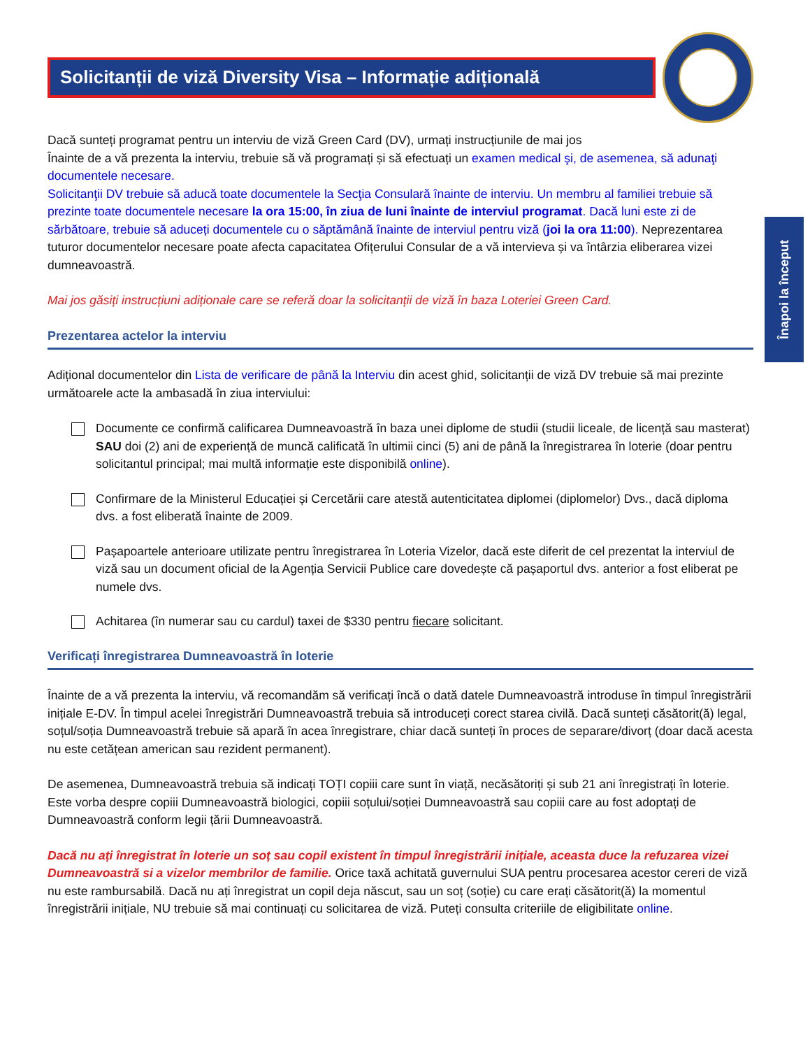Solicitanții de viză Diversity Visa – Informație adițională
Dacă sunteți programat pentru un interviu de viză Green Card (DV), urmați instrucțiunile de mai jos
Înainte de a vă prezenta la interviu, trebuie să vă programați și să efectuați un examen medical şi, de asemenea, să adunaţi documentele necesare.
Solicitanţii DV trebuie să aducă toate documentele la Secţia Consulară înainte de interviu. Un membru al familiei trebuie să prezinte toate documentele necesare la ora 15:00, în ziua de luni înainte de interviul programat. Dacă luni este zi de sărbătoare, trebuie să aduceți documentele cu o săptămână înainte de interviul pentru viză (joi la ora 11:00). Neprezentarea tuturor documentelor necesare poate afecta capacitatea Ofițerului Consular de a vă intervieva și va întârzia eliberarea vizei dumneavoastră.
Mai jos găsiți instrucțiuni adiționale care se referă doar la solicitanții de viză în baza Loteriei Green Card.
Prezentarea actelor la interviu
Adițional documentelor din Lista de verificare de până la Interviu din acest ghid, solicitanții de viză DV trebuie să mai prezinte următoarele acte la ambasadă în ziua interviului:
Documente ce confirmă calificarea Dumneavoastră în baza unei diplome de studii (studii liceale, de licență sau masterat) SAU doi (2) ani de experiență de muncă calificată în ultimii cinci (5) ani de până la înregistrarea în loterie (doar pentru solicitantul principal; mai multă informație este disponibilă online).
Confirmare de la Ministerul Educației și Cercetării care atestă autenticitatea diplomei (diplomelor) Dvs., dacă diploma dvs. a fost eliberată înainte de 2009.
Pașapoartele anterioare utilizate pentru înregistrarea în Loteria Vizelor, dacă este diferit de cel prezentat la interviul de viză sau un document oficial de la Agenția Servicii Publice care dovedește că pașaportul dvs. anterior a fost eliberat pe numele dvs.
Achitarea (în numerar sau cu cardul) taxei de $330 pentru fiecare solicitant.
Verificați înregistrarea Dumneavoastră în loterie
Înainte de a vă prezenta la interviu, vă recomandăm să verificați încă o dată datele Dumneavoastră introduse în timpul înregistrării inițiale E-DV. În timpul acelei înregistrări Dumneavoastră trebuia să introduceți corect starea civilă. Dacă sunteți căsătorit(ă) legal, soțul/soția Dumneavoastră trebuie să apară în acea înregistrare, chiar dacă sunteți în proces de separare/divorț (doar dacă acesta nu este cetățean american sau rezident permanent).
De asemenea, Dumneavoastră trebuia să indicați TOȚI copiii care sunt în viață, necăsătoriți și sub 21 ani înregistrați în loterie. Este vorba despre copiii Dumneavoastră biologici, copiii soțului/soției Dumneavoastră sau copiii care au fost adoptați de Dumneavoastră conform legii țării Dumneavoastră.
Dacă nu ați înregistrat în loterie un soț sau copil existent în timpul înregistrării inițiale, aceasta duce la refuzarea vizei Dumneavoastră si a vizelor membrilor de familie. Orice taxă achitată guvernului SUA pentru procesarea acestor cereri de viză nu este rambursabilă. Dacă nu ați înregistrat un copil deja născut, sau un soț (soție) cu care erați căsătorit(ă) la momentul înregistrării inițiale, NU trebuie să mai continuați cu solicitarea de viză. Puteți consulta criteriile de eligibilitate online.
Înapoi la început